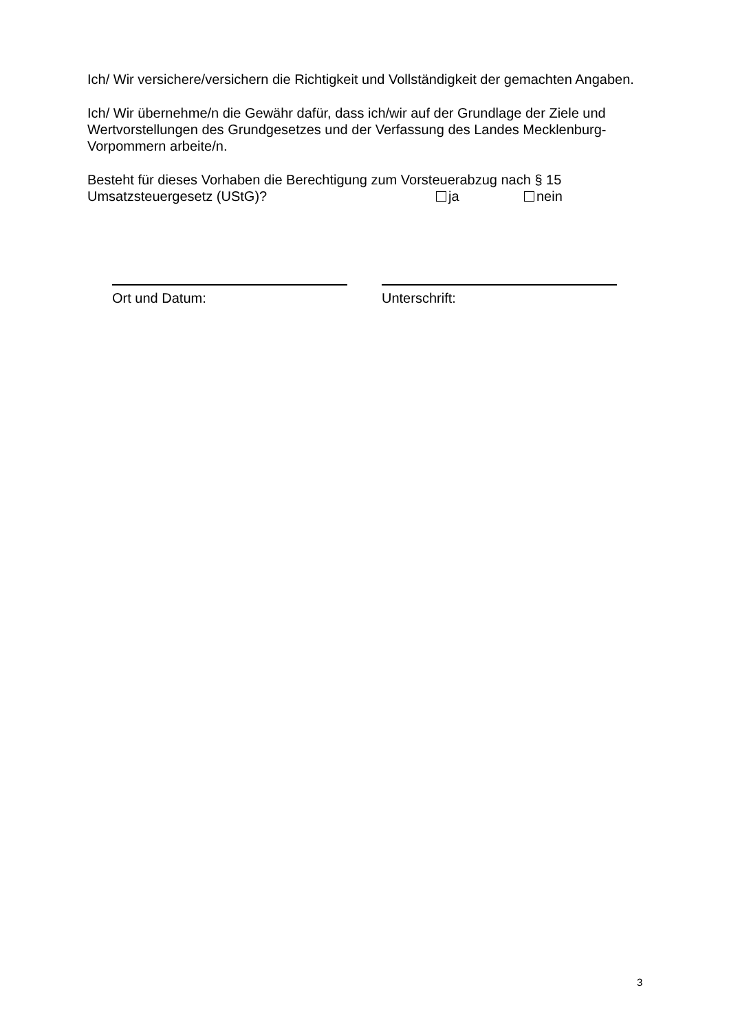Ich/ Wir versichere/versichern die Richtigkeit und Vollständigkeit der gemachten Angaben.
Ich/ Wir übernehme/n die Gewähr dafür, dass ich/wir auf der Grundlage der Ziele und Wertvorstellungen des Grundgesetzes und der Verfassung des Landes Mecklenburg-Vorpommern arbeite/n.
Besteht für dieses Vorhaben die Berechtigung zum Vorsteuerabzug nach § 15
Umsatzsteuergesetz (UStG)? ja nein
Ort und Datum: Unterschrift:
3